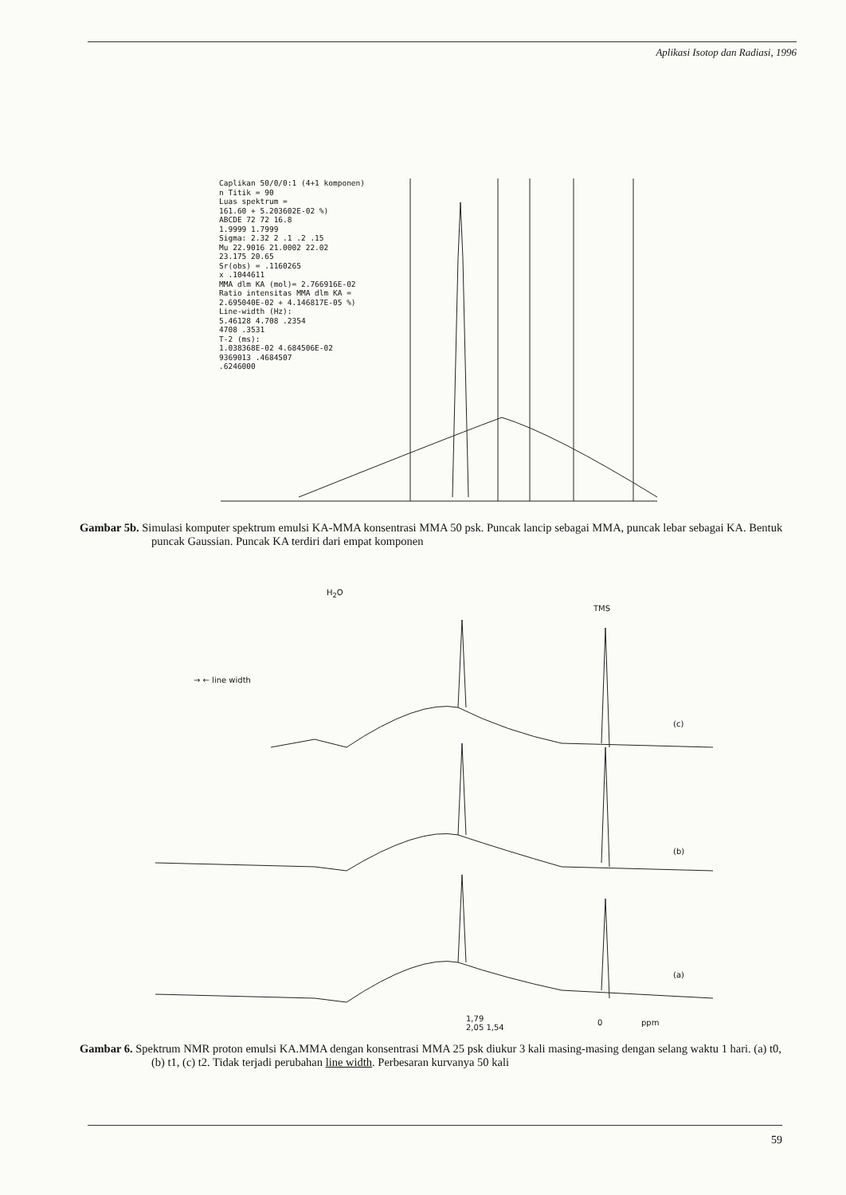Aplikasi Isotop dan Radiasi, 1996
Caplikan 50/0/0:1 (4+1 komponen)
n Titik = 90
Luas spektrum =
161.60 + 5.203602E-02 %)
ABCDE 72 72 16.8
1.9999 1.7999
Sigma: 2.32 2 .1 .2 .15
Mu 22.9016 21.0002 22.02
23.175 20.65
Sr(obs) = .1160265
x .1044611
MMA dlm KA (mol)= 2.766916E-02
Ratio intensitas MMA dlm KA =
2.695040E-02 + 4.146817E-05 %)
Line-width (Hz):
5.46128 4.708 .2354
4708 .3531
T-2 (ms):
1.038368E-02 4.684506E-02
9369013 .4684507
.6246000
Gambar 5b. Simulasi komputer spektrum emulsi KA-MMA konsentrasi MMA 50 psk. Puncak lancip sebagai MMA, puncak lebar sebagai KA. Bentuk puncak Gaussian. Puncak KA terdiri dari empat komponen
H<sub>2</sub>O
TMS
→ ← line width
(c)
(b)
(a)
1,79
2,05 1,54
0 ppm
Gambar 6. Spektrum NMR proton emulsi KA.MMA dengan konsentrasi MMA 25 psk diukur 3 kali masing-masing dengan selang waktu 1 hari. (a) t0, (b) t1, (c) t2. Tidak terjadi perubahan line width. Perbesaran kurvanya 50 kali
59